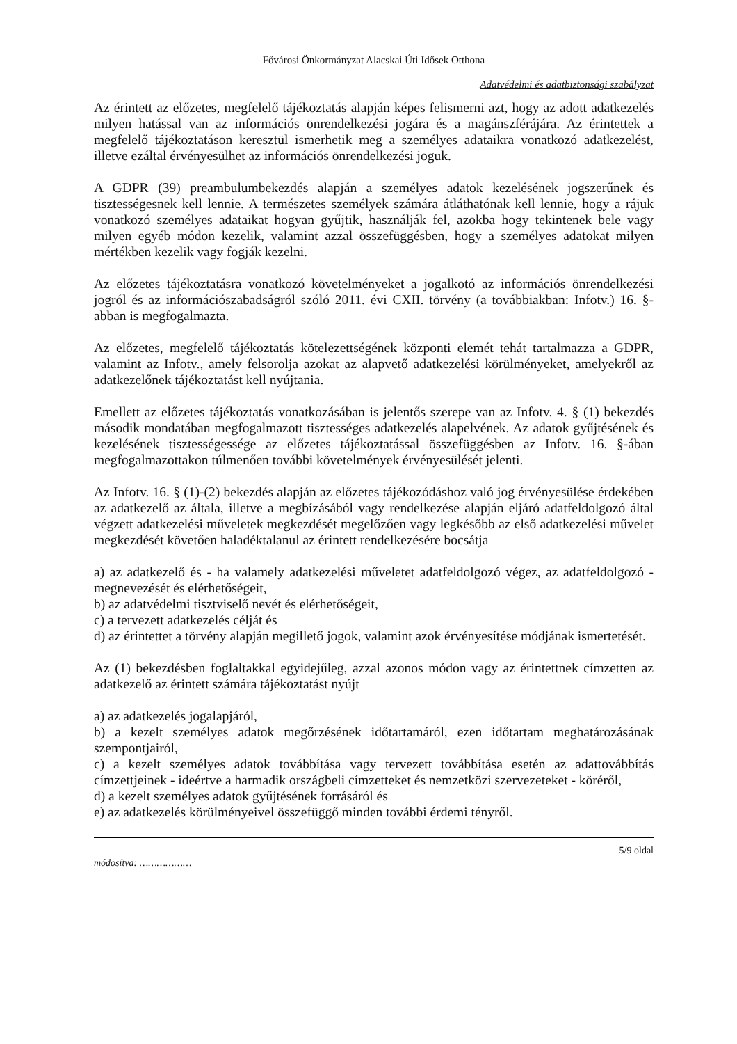Fővárosi Önkormányzat Alacskai Úti Idősek Otthona
Adatvédelmi és adatbiztonsági szabályzat
Az érintett az előzetes, megfelelő tájékoztatás alapján képes felismerni azt, hogy az adott adatkezelés milyen hatással van az információs önrendelkezési jogára és a magánszférájára. Az érintettek a megfelelő tájékoztatáson keresztül ismerhetik meg a személyes adataikra vonatkozó adatkezelést, illetve ezáltal érvényesülhet az információs önrendelkezési joguk.
A GDPR (39) preambulumbekezdés alapján a személyes adatok kezelésének jogszerűnek és tisztességesnek kell lennie. A természetes személyek számára átláthatónak kell lennie, hogy a rájuk vonatkozó személyes adataikat hogyan gyűjtik, használják fel, azokba hogy tekintenek bele vagy milyen egyéb módon kezelik, valamint azzal összefüggésben, hogy a személyes adatokat milyen mértékben kezelik vagy fogják kezelni.
Az előzetes tájékoztatásra vonatkozó követelményeket a jogalkotó az információs önrendelkezési jogról és az információszabadságról szóló 2011. évi CXII. törvény (a továbbiakban: Infotv.) 16. §- abban is megfogalmazta.
Az előzetes, megfelelő tájékoztatás kötelezettségének központi elemét tehát tartalmazza a GDPR, valamint az Infotv., amely felsorolja azokat az alapvető adatkezelési körülményeket, amelyekről az adatkezelőnek tájékoztatást kell nyújtania.
Emellett az előzetes tájékoztatás vonatkozásában is jelentős szerepe van az Infotv. 4. § (1) bekezdés második mondatában megfogalmazott tisztességes adatkezelés alapelvének. Az adatok gyűjtésének és kezelésének tisztességessége az előzetes tájékoztatással összefüggésben az Infotv. 16. §-ában megfogalmazottakon túlmenően további követelmények érvényesülését jelenti.
Az Infotv. 16. § (1)-(2) bekezdés alapján az előzetes tájékozódáshoz való jog érvényesülése érdekében az adatkezelő az általa, illetve a megbízásából vagy rendelkezése alapján eljáró adatfeldolgozó által végzett adatkezelési műveletek megkezdését megelőzően vagy legkésőbb az első adatkezelési művelet megkezdését követően haladéktalanul az érintett rendelkezésére bocsátja
a) az adatkezelő és - ha valamely adatkezelési műveletet adatfeldolgozó végez, az adatfeldolgozó - megnevezését és elérhetőségeit,
b) az adatvédelmi tisztviselő nevét és elérhetőségeit,
c) a tervezett adatkezelés célját és
d) az érintettet a törvény alapján megillető jogok, valamint azok érvényesítése módjának ismertetését.
Az (1) bekezdésben foglaltakkal egyidejűleg, azzal azonos módon vagy az érintettnek címzetten az adatkezelő az érintett számára tájékoztatást nyújt
a) az adatkezelés jogalapjáról,
b) a kezelt személyes adatok megőrzésének időtartamáról, ezen időtartam meghatározásának szempontjairól,
c) a kezelt személyes adatok továbbítása vagy tervezett továbbítása esetén az adattovábbítás címzettjeinek - ideértve a harmadik országbeli címzetteket és nemzetközi szervezeteket - köréről,
d) a kezelt személyes adatok gyűjtésének forrásáról és
e) az adatkezelés körülményeivel összefüggő minden további érdemi tényről.
módosítva: ……………… 5/9 oldal